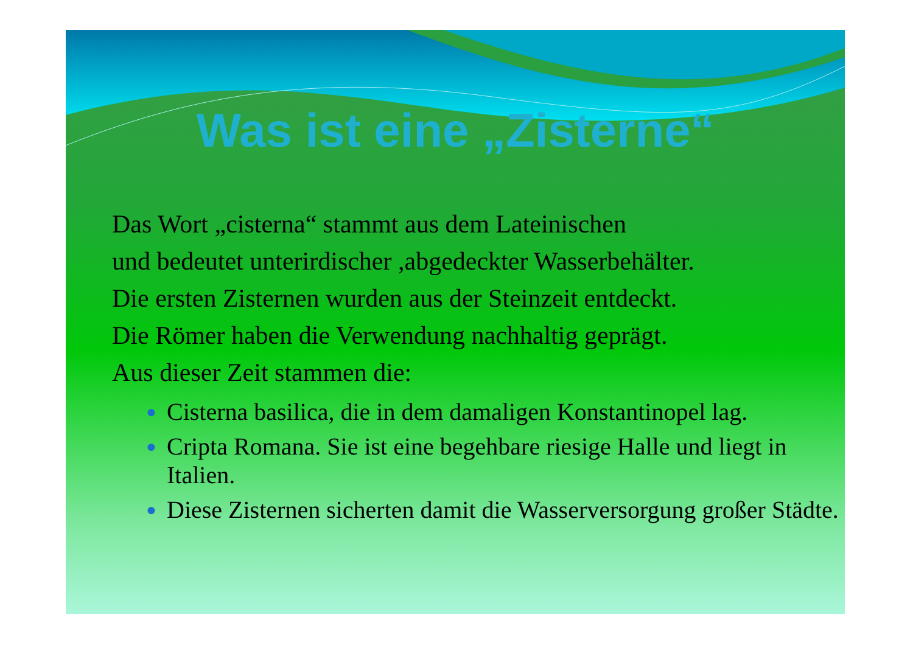Was ist eine „Zisterne“
Das Wort „cisterna“ stammt aus dem Lateinischen
und bedeutet unterirdischer ,abgedeckter Wasserbehälter.
Die ersten Zisternen wurden aus der Steinzeit entdeckt.
Die Römer haben die Verwendung nachhaltig geprägt.
Aus dieser Zeit stammen die:
● Cisterna basilica, die in dem damaligen Konstantinopel lag.
● Cripta Romana. Sie ist eine begehbare riesige Halle und liegt in Italien.
● Diese Zisternen sicherten damit die Wasserversorgung großer Städte.